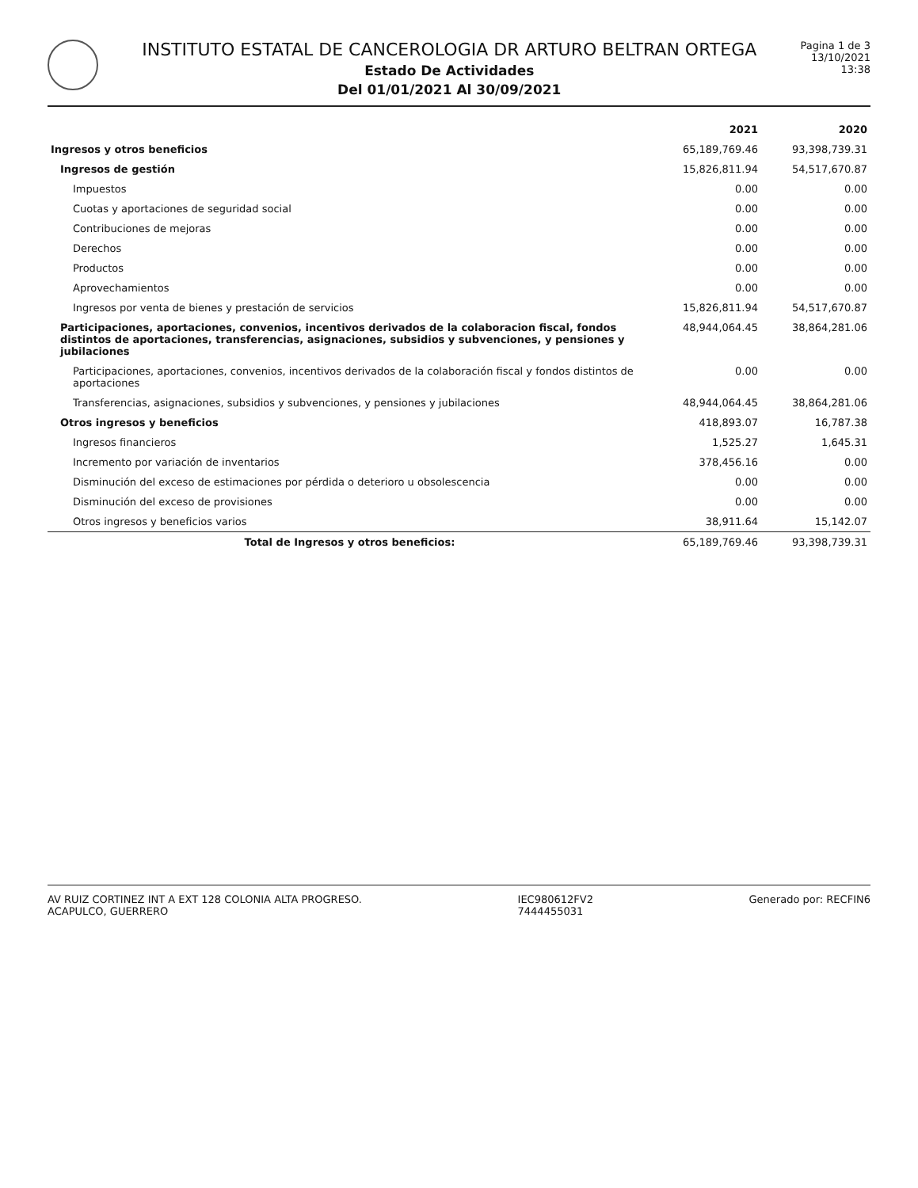INSTITUTO ESTATAL DE CANCEROLOGIA DR ARTURO BELTRAN ORTEGA
Estado De Actividades
Del 01/01/2021 Al 30/09/2021
Pagina 1 de 3
13/10/2021
13:38
| | 2021 | 2020 |
| --- | --- | --- |
| Ingresos y otros beneficios | 65,189,769.46 | 93,398,739.31 |
| Ingresos de gestión | 15,826,811.94 | 54,517,670.87 |
| Impuestos | 0.00 | 0.00 |
| Cuotas y aportaciones de seguridad social | 0.00 | 0.00 |
| Contribuciones de mejoras | 0.00 | 0.00 |
| Derechos | 0.00 | 0.00 |
| Productos | 0.00 | 0.00 |
| Aprovechamientos | 0.00 | 0.00 |
| Ingresos por venta de bienes y prestación de servicios | 15,826,811.94 | 54,517,670.87 |
| Participaciones, aportaciones, convenios, incentivos derivados de la colaboracion fiscal, fondos distintos de aportaciones, transferencias, asignaciones, subsidios y subvenciones, y pensiones y jubilaciones | 48,944,064.45 | 38,864,281.06 |
| Participaciones, aportaciones, convenios, incentivos derivados de la colaboración fiscal y fondos distintos de aportaciones | 0.00 | 0.00 |
| Transferencias, asignaciones, subsidios y subvenciones, y pensiones y jubilaciones | 48,944,064.45 | 38,864,281.06 |
| Otros ingresos y beneficios | 418,893.07 | 16,787.38 |
| Ingresos financieros | 1,525.27 | 1,645.31 |
| Incremento por variación de inventarios | 378,456.16 | 0.00 |
| Disminución del exceso de estimaciones por pérdida o deterioro u obsolescencia | 0.00 | 0.00 |
| Disminución del exceso de provisiones | 0.00 | 0.00 |
| Otros ingresos y beneficios varios | 38,911.64 | 15,142.07 |
| Total de Ingresos y otros beneficios: | 65,189,769.46 | 93,398,739.31 |
AV RUIZ CORTINEZ INT A EXT 128 COLONIA ALTA PROGRESO.
ACAPULCO, GUERRERO
IEC980612FV2
7444455031
Generado por: RECFIN6